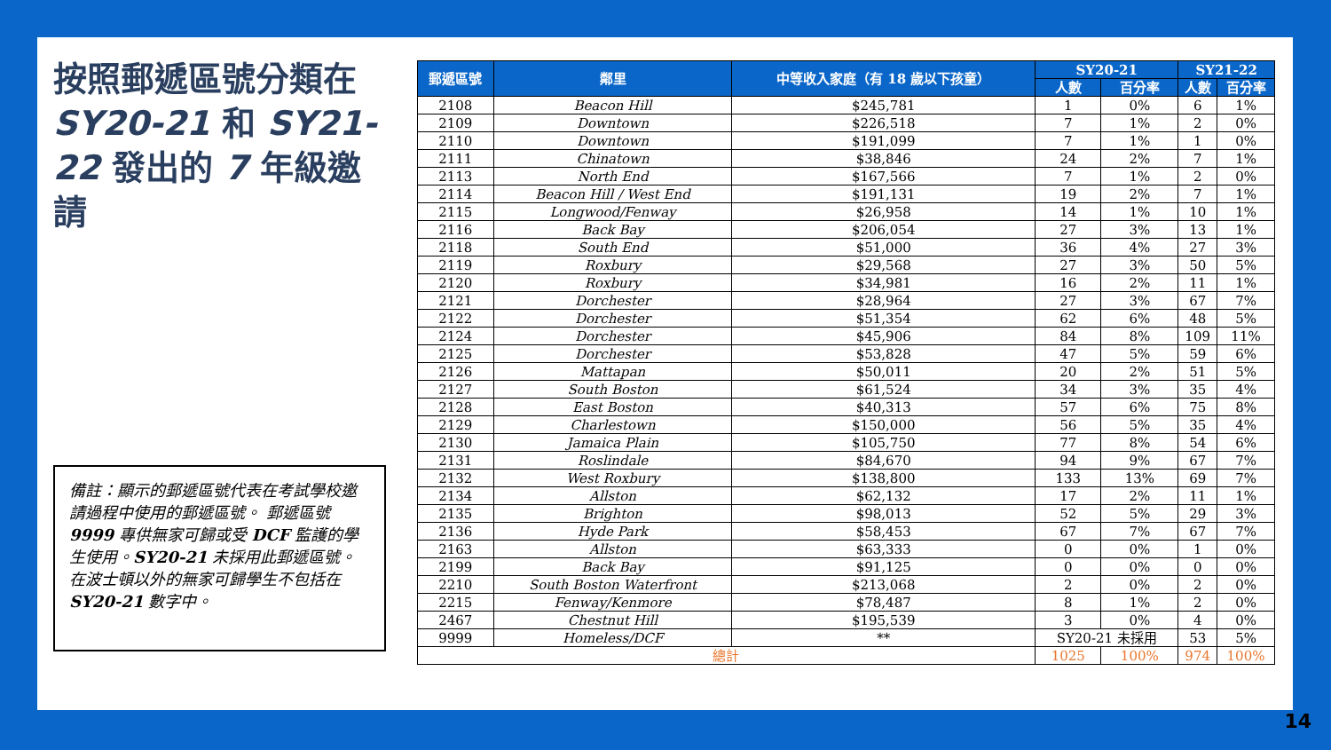按照郵遞區號分類在 SY20-21 和 SY21-22 發出的 7 年級邀請
備註：顯示的郵遞區號代表在考試學校邀請過程中使用的郵遞區號。 郵遞區號 9999 專供無家可歸或受 DCF 監護的學生使用。SY20-21 未採用此郵遞區號。在波士頓以外的無家可歸學生不包括在 SY20-21 數字中。
| 郵遞區號 | 鄰里 | 中等收入家庭（有 18 歲以下孩童） | SY20-21 | | SY21-22 | |
| --- | --- | --- | --- | --- | --- | --- |
| | | | 人數 | 百分率 | 人數 | 百分率 |
| 2108 | Beacon Hill | $245,781 | 1 | 0% | 6 | 1% |
| 2109 | Downtown | $226,518 | 7 | 1% | 2 | 0% |
| 2110 | Downtown | $191,099 | 7 | 1% | 1 | 0% |
| 2111 | Chinatown | $38,846 | 24 | 2% | 7 | 1% |
| 2113 | North End | $167,566 | 7 | 1% | 2 | 0% |
| 2114 | Beacon Hill / West End | $191,131 | 19 | 2% | 7 | 1% |
| 2115 | Longwood/Fenway | $26,958 | 14 | 1% | 10 | 1% |
| 2116 | Back Bay | $206,054 | 27 | 3% | 13 | 1% |
| 2118 | South End | $51,000 | 36 | 4% | 27 | 3% |
| 2119 | Roxbury | $29,568 | 27 | 3% | 50 | 5% |
| 2120 | Roxbury | $34,981 | 16 | 2% | 11 | 1% |
| 2121 | Dorchester | $28,964 | 27 | 3% | 67 | 7% |
| 2122 | Dorchester | $51,354 | 62 | 6% | 48 | 5% |
| 2124 | Dorchester | $45,906 | 84 | 8% | 109 | 11% |
| 2125 | Dorchester | $53,828 | 47 | 5% | 59 | 6% |
| 2126 | Mattapan | $50,011 | 20 | 2% | 51 | 5% |
| 2127 | South Boston | $61,524 | 34 | 3% | 35 | 4% |
| 2128 | East Boston | $40,313 | 57 | 6% | 75 | 8% |
| 2129 | Charlestown | $150,000 | 56 | 5% | 35 | 4% |
| 2130 | Jamaica Plain | $105,750 | 77 | 8% | 54 | 6% |
| 2131 | Roslindale | $84,670 | 94 | 9% | 67 | 7% |
| 2132 | West Roxbury | $138,800 | 133 | 13% | 69 | 7% |
| 2134 | Allston | $62,132 | 17 | 2% | 11 | 1% |
| 2135 | Brighton | $98,013 | 52 | 5% | 29 | 3% |
| 2136 | Hyde Park | $58,453 | 67 | 7% | 67 | 7% |
| 2163 | Allston | $63,333 | 0 | 0% | 1 | 0% |
| 2199 | Back Bay | $91,125 | 0 | 0% | 0 | 0% |
| 2210 | South Boston Waterfront | $213,068 | 2 | 0% | 2 | 0% |
| 2215 | Fenway/Kenmore | $78,487 | 8 | 1% | 2 | 0% |
| 2467 | Chestnut Hill | $195,539 | 3 | 0% | 4 | 0% |
| 9999 | Homeless/DCF | ** | SY20-21 未採用 | | 53 | 5% |
| 總計 | | | 1025 | 100% | 974 | 100% |
14